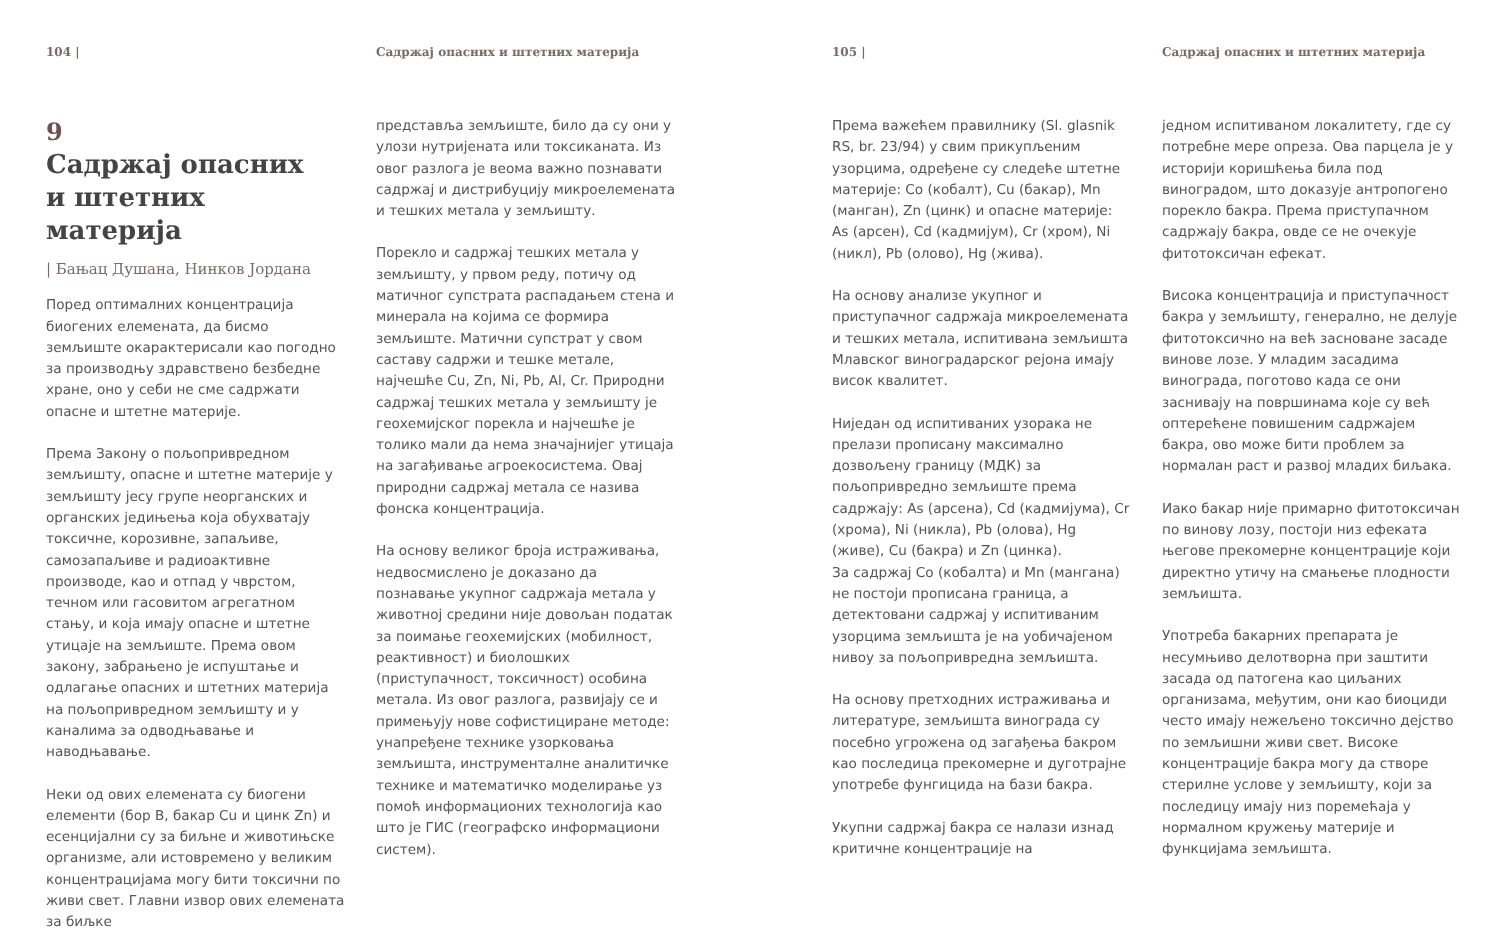104 |
9
Садржај опасних
и штетних материја
| Бањац Душана, Нинков Јордана
Поред оптималних концентрација биогених елемената, да бисмо земљиште окарактерисали као погодно за производњу здравствено безбедне хране, оно у себи не сме садржати опасне и штетне материје.
Према Закону о пољопривредном земљишту, опасне и штетне материје у земљишту јесу групе неорганских и органских једињења која обухватају токсичне, корозивне, запаљиве, самозапаљиве и радиоактивне производе, као и отпад у чврстом, течном или гасовитом агрегатном стању, и која имају опасне и штетне утицаје на земљиште. Према овом закону, забрањено је испуштање и одлагање опасних и штетних материја на пољопривредном земљишту и у каналима за одводњавање и наводњавање.
Неки од ових елемената су биогени елементи (бор B, бакар Cu и цинк Zn) и есенцијални су за биљне и животињске организме, али истовремено у великим концентрацијама могу бити токсични по живи свет. Главни извор ових елемената за биљке
Садржај опасних и штетних материја
представља земљиште, било да су они у улози нутријената или токсиканата. Из овог разлога је веома важно познавати садржај и дистрибуцију микроелемената и тешких метала у земљишту.
Порекло и садржај тешких метала у земљишту, у првом реду, потичу од матичног супстрата распадањем стена и минерала на којима се формира земљиште. Матични супстрат у свом саставу садржи и тешке метале, најчешће Cu, Zn, Ni, Pb, Al, Cr. Природни садржај тешких метала у земљишту је геохемијског порекла и најчешће је толико мали да нема значајнијег утицаја на загађивање агроекосистема. Овај природни садржај метала се назива фонска концентрација.
На основу великог броја истраживања, недвосмислено је доказано да познавање укупног садржаја метала у животној средини није довољан податак за поимање геохемијских (мобилност, реактивност) и биолошких (приступачност, токсичност) особина метала. Из овог разлога, развијају се и примењују нове софистициране методе: унапређене технике узорковања земљишта, инструменталне аналитичке технике и математичко моделирање уз помоћ информационих технологија као што је ГИС (географско информациони систем).
105 |
Према важећем правилнику (Sl. glasnik RS, br. 23/94) у свим прикупљеним узорцима, одређене су следеће штетне материје: Co (кобалт), Cu (бакар), Mn (манган), Zn (цинк) и опасне материје: As (арсен), Cd (кадмијум), Cr (хром), Ni (никл), Pb (олово), Hg (жива).
На основу анализе укупног и приступачног садржаја микроелемената и тешких метала, испитивана земљишта Млавског виноградарског рејона имају висок квалитет.
Ниједан од испитиваних узорака не прелази прописану максимално дозвољену границу (МДК) за пољопривредно земљиште према садржају: As (арсена), Cd (кадмијума), Cr (хрома), Ni (никла), Pb (олова), Hg (живе), Cu (бакра) и Zn (цинка).
За садржај Co (кобалта) и Mn (мангана) не постоји прописана граница, а детектовани садржај у испитиваним узорцима земљишта је на уобичајеном нивоу за пољопривредна земљишта.
На основу претходних истраживања и литературе, земљишта винограда су посебно угрожена од загађења бакром као последица прекомерне и дуготрајне употребе фунгицида на бази бакра.
Укупни садржај бакра се налази изнад критичне концентрације на
Садржај опасних и штетних материја
једном испитиваном локалитету, где су потребне мере опреза. Ова парцела је у историји коришћења била под виноградом, што доказује антропогено порекло бакра. Према приступачном садржају бакра, овде се не очекује фитотоксичан ефекат.
Висока концентрација и приступачност бакра у земљишту, генерално, не делује фитотоксично на већ засноване засаде винове лозе. У младим засадима винограда, поготово када се они заснивају на површинама које су већ оптерећене повишеним садржајем бакра, ово може бити проблем за нормалан раст и развој младих биљака.
Иако бакар није примарно фитотоксичан по винову лозу, постоји низ ефеката његове прекомерне концентрације који директно утичу на смањење плодности земљишта.
Употреба бакарних препарата је несумњиво делотворна при заштити засада од патогена као циљаних организама, међутим, они као биоциди често имају нежељено токсично дејство по земљишни живи свет. Високе концентрације бакра могу да створе стерилне услове у земљишту, који за последицу имају низ поремећаја у нормалном кружењу материје и функцијама земљишта.